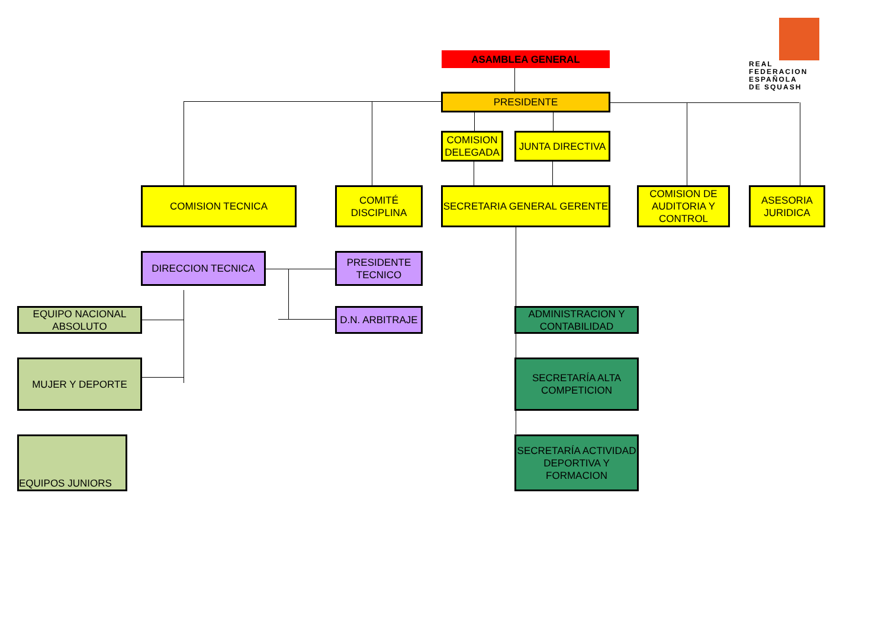REAL
FEDERACION
ESPAÑOLA
DE SQUASH
ASAMBLEA GENERAL
PRESIDENTE
COMISION DELEGADA
JUNTA DIRECTIVA
COMISION TECNICA
COMITÉ DISCIPLINA
SECRETARIA GENERAL GERENTE
COMISION DE AUDITORIA Y CONTROL
ASESORIA JURIDICA
DIRECCION TECNICA
PRESIDENTE TECNICO
D.N. ARBITRAJE
EQUIPO NACIONAL ABSOLUTO
MUJER Y DEPORTE
EQUIPOS JUNIORS
ADMINISTRACION Y CONTABILIDAD
SECRETARÍA ALTA COMPETICION
SECRETARÍA ACTIVIDAD DEPORTIVA Y FORMACION